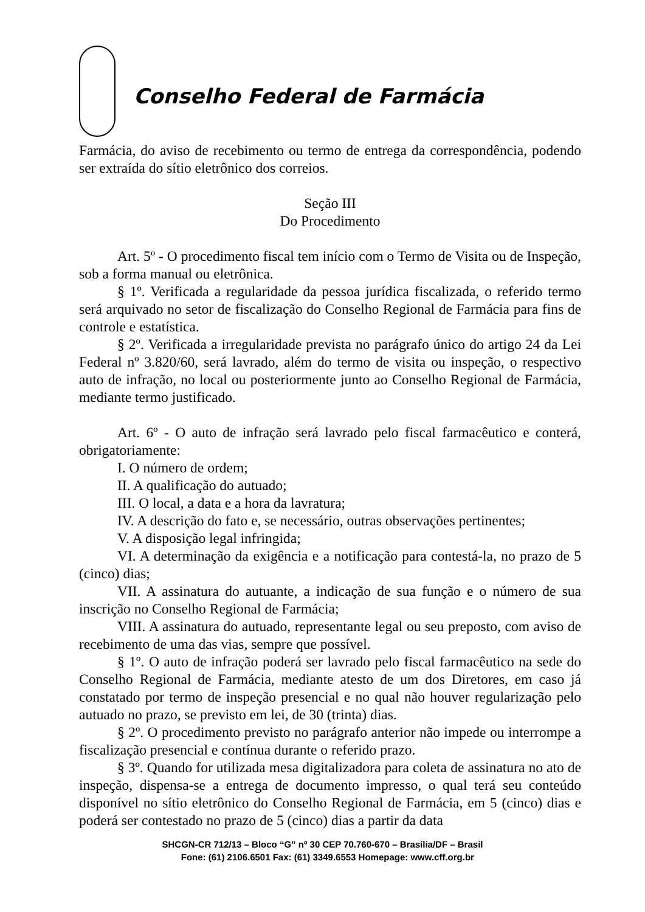Conselho Federal de Farmácia
Farmácia, do aviso de recebimento ou termo de entrega da correspondência, podendo ser extraída do sítio eletrônico dos correios.
Seção III
Do Procedimento
Art. 5º - O procedimento fiscal tem início com o Termo de Visita ou de Inspeção, sob a forma manual ou eletrônica.
§ 1º. Verificada a regularidade da pessoa jurídica fiscalizada, o referido termo será arquivado no setor de fiscalização do Conselho Regional de Farmácia para fins de controle e estatística.
§ 2º. Verificada a irregularidade prevista no parágrafo único do artigo 24 da Lei Federal nº 3.820/60, será lavrado, além do termo de visita ou inspeção, o respectivo auto de infração, no local ou posteriormente junto ao Conselho Regional de Farmácia, mediante termo justificado.
Art. 6º - O auto de infração será lavrado pelo fiscal farmacêutico e conterá, obrigatoriamente:
I. O número de ordem;
II. A qualificação do autuado;
III. O local, a data e a hora da lavratura;
IV. A descrição do fato e, se necessário, outras observações pertinentes;
V. A disposição legal infringida;
VI. A determinação da exigência e a notificação para contestá-la, no prazo de 5 (cinco) dias;
VII. A assinatura do autuante, a indicação de sua função e o número de sua inscrição no Conselho Regional de Farmácia;
VIII. A assinatura do autuado, representante legal ou seu preposto, com aviso de recebimento de uma das vias, sempre que possível.
§ 1º. O auto de infração poderá ser lavrado pelo fiscal farmacêutico na sede do Conselho Regional de Farmácia, mediante atesto de um dos Diretores, em caso já constatado por termo de inspeção presencial e no qual não houver regularização pelo autuado no prazo, se previsto em lei, de 30 (trinta) dias.
§ 2º. O procedimento previsto no parágrafo anterior não impede ou interrompe a fiscalização presencial e contínua durante o referido prazo.
§ 3º. Quando for utilizada mesa digitalizadora para coleta de assinatura no ato de inspeção, dispensa-se a entrega de documento impresso, o qual terá seu conteúdo disponível no sítio eletrônico do Conselho Regional de Farmácia, em 5 (cinco) dias e poderá ser contestado no prazo de 5 (cinco) dias a partir da data
SHCGN-CR 712/13 – Bloco “G” nº 30 CEP 70.760-670 – Brasília/DF – Brasil
Fone: (61) 2106.6501 Fax: (61) 3349.6553 Homepage: www.cff.org.br